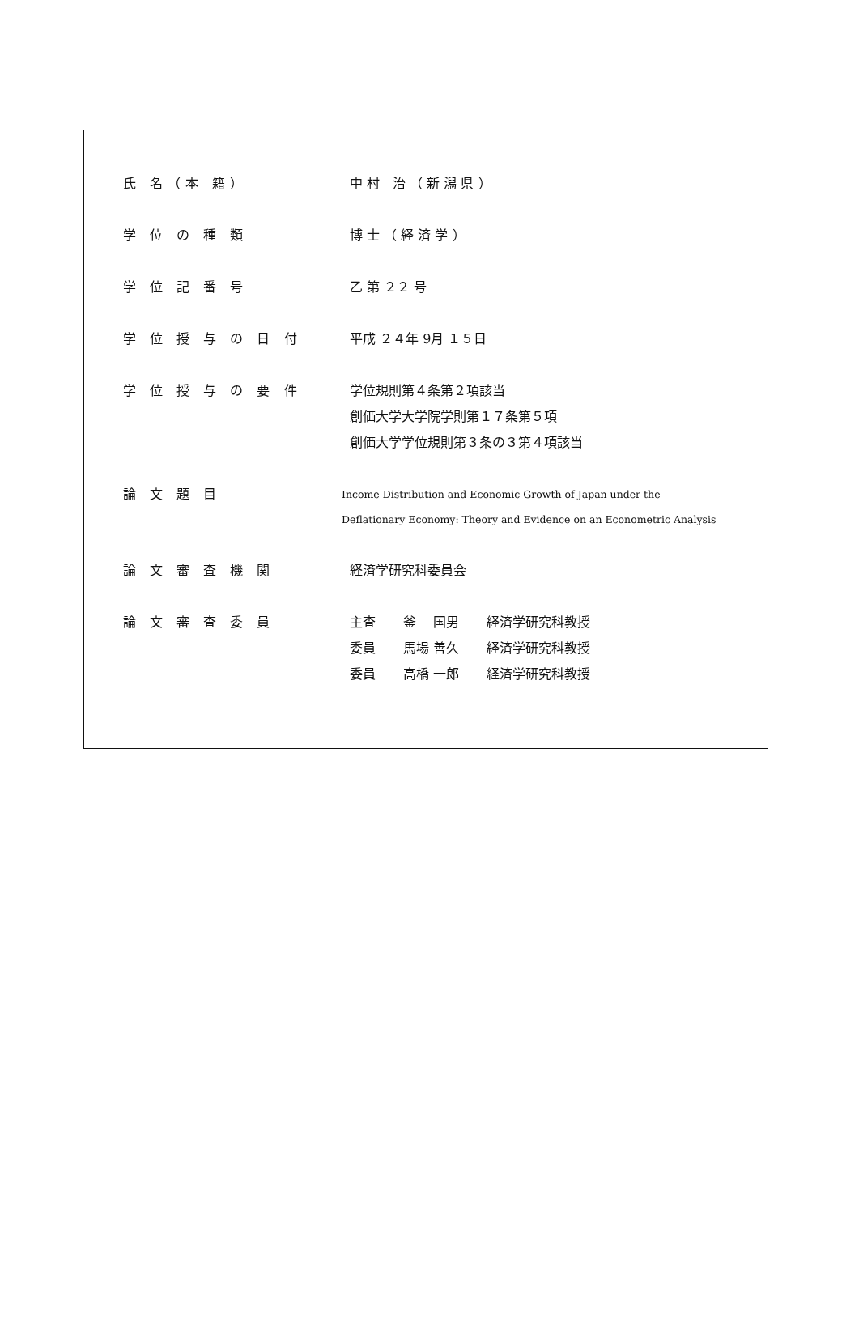| 氏 名（本 籍） | 中 村 治 （ 新 潟 県 ） |
| 学 位 の 種 類 | 博 士 （ 経 済 学 ） |
| 学 位 記 番 号 | 乙 第 ２２ 号 |
| 学 位 授 与 の 日 付 | 平成 ２４年 9月 １５日 |
| 学 位 授 与 の 要 件 | 学位規則第４条第２項該当 創価大学大学院学則第１７条第５項 創価大学学位規則第３条の３第４項該当 |
| 論 文 題 目 | Income Distribution and Economic Growth of Japan under the Deflationary Economy: Theory and Evidence on an Econometric Analysis |
| 論 文 審 査 機 関 | 経済学研究科委員会 |
| 論 文 審 査 委 員 | / 主査 / 釜 国男 / 経済学研究科教授 / / 委員 / 馬場 善久 / 経済学研究科教授 / / 委員 / 高橋 一郎 / 経済学研究科教授 / |